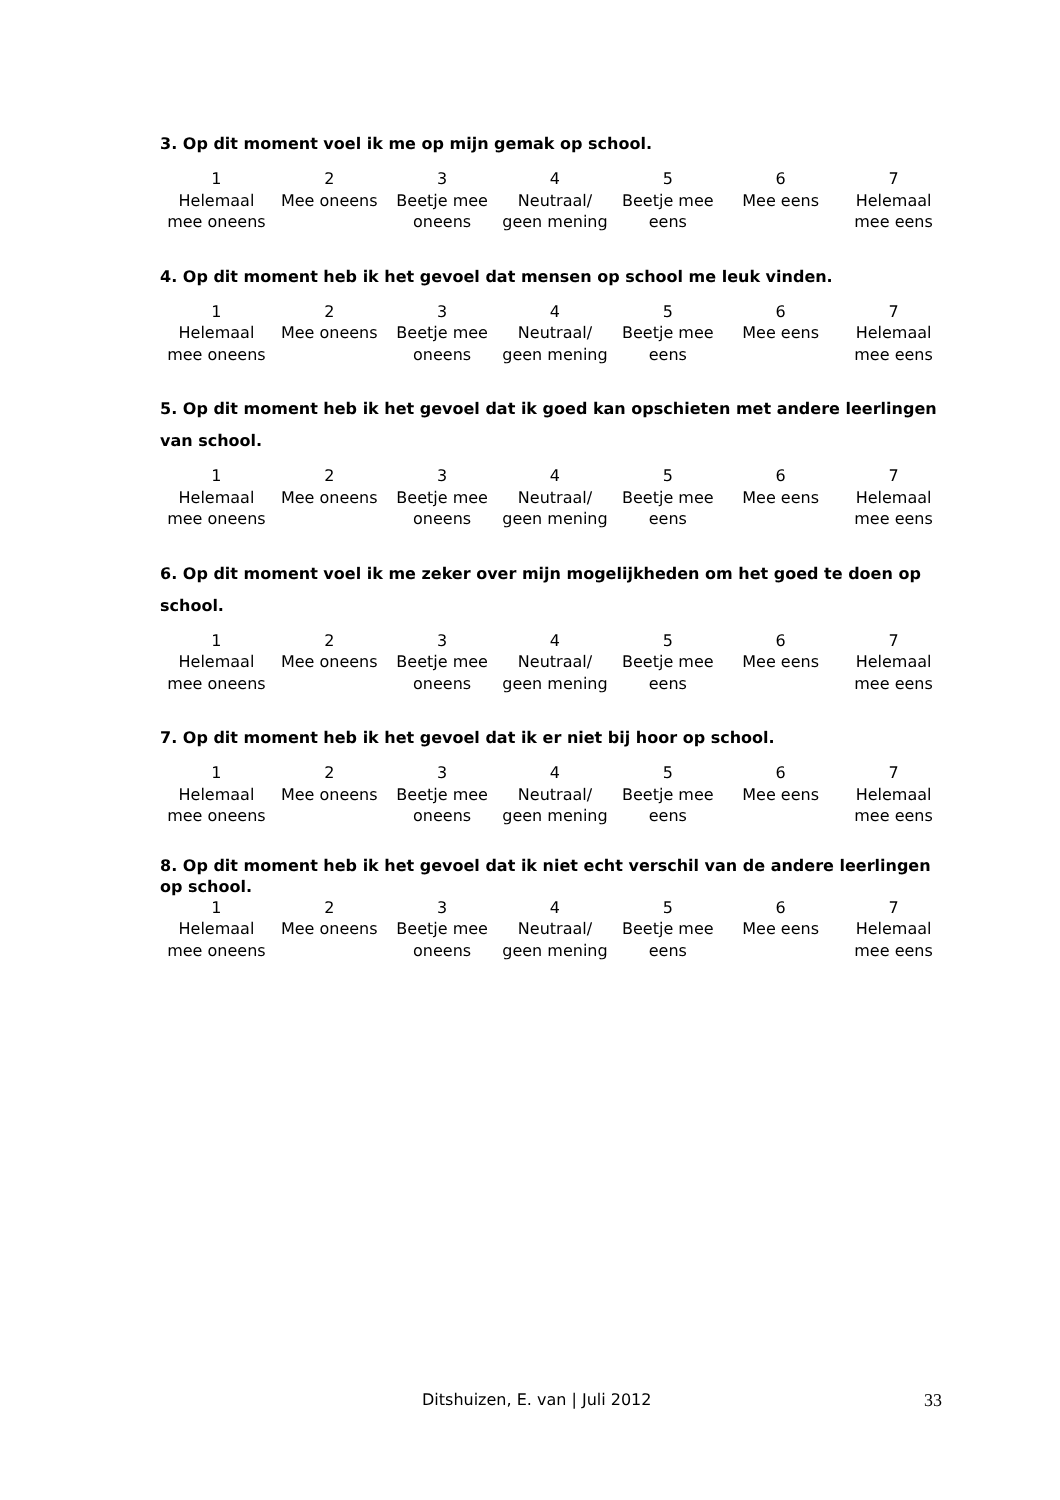3. Op dit moment voel ik me op mijn gemak op school.
| 1 Helemaal mee oneens | 2 Mee oneens | 3 Beetje mee oneens | 4 Neutraal/ geen mening | 5 Beetje mee eens | 6 Mee eens | 7 Helemaal mee eens |
4. Op dit moment heb ik het gevoel dat mensen op school me leuk vinden.
| 1 Helemaal mee oneens | 2 Mee oneens | 3 Beetje mee oneens | 4 Neutraal/ geen mening | 5 Beetje mee eens | 6 Mee eens | 7 Helemaal mee eens |
5. Op dit moment heb ik het gevoel dat ik goed kan opschieten met andere leerlingen van school.
| 1 Helemaal mee oneens | 2 Mee oneens | 3 Beetje mee oneens | 4 Neutraal/ geen mening | 5 Beetje mee eens | 6 Mee eens | 7 Helemaal mee eens |
6. Op dit moment voel ik me zeker over mijn mogelijkheden om het goed te doen op school.
| 1 Helemaal mee oneens | 2 Mee oneens | 3 Beetje mee oneens | 4 Neutraal/ geen mening | 5 Beetje mee eens | 6 Mee eens | 7 Helemaal mee eens |
7. Op dit moment heb ik het gevoel dat ik er niet bij hoor op school.
| 1 Helemaal mee oneens | 2 Mee oneens | 3 Beetje mee oneens | 4 Neutraal/ geen mening | 5 Beetje mee eens | 6 Mee eens | 7 Helemaal mee eens |
8. Op dit moment heb ik het gevoel dat ik niet echt verschil van de andere leerlingen op school.
| 1 Helemaal mee oneens | 2 Mee oneens | 3 Beetje mee oneens | 4 Neutraal/ geen mening | 5 Beetje mee eens | 6 Mee eens | 7 Helemaal mee eens |
Ditshuizen, E. van | Juli 2012 33